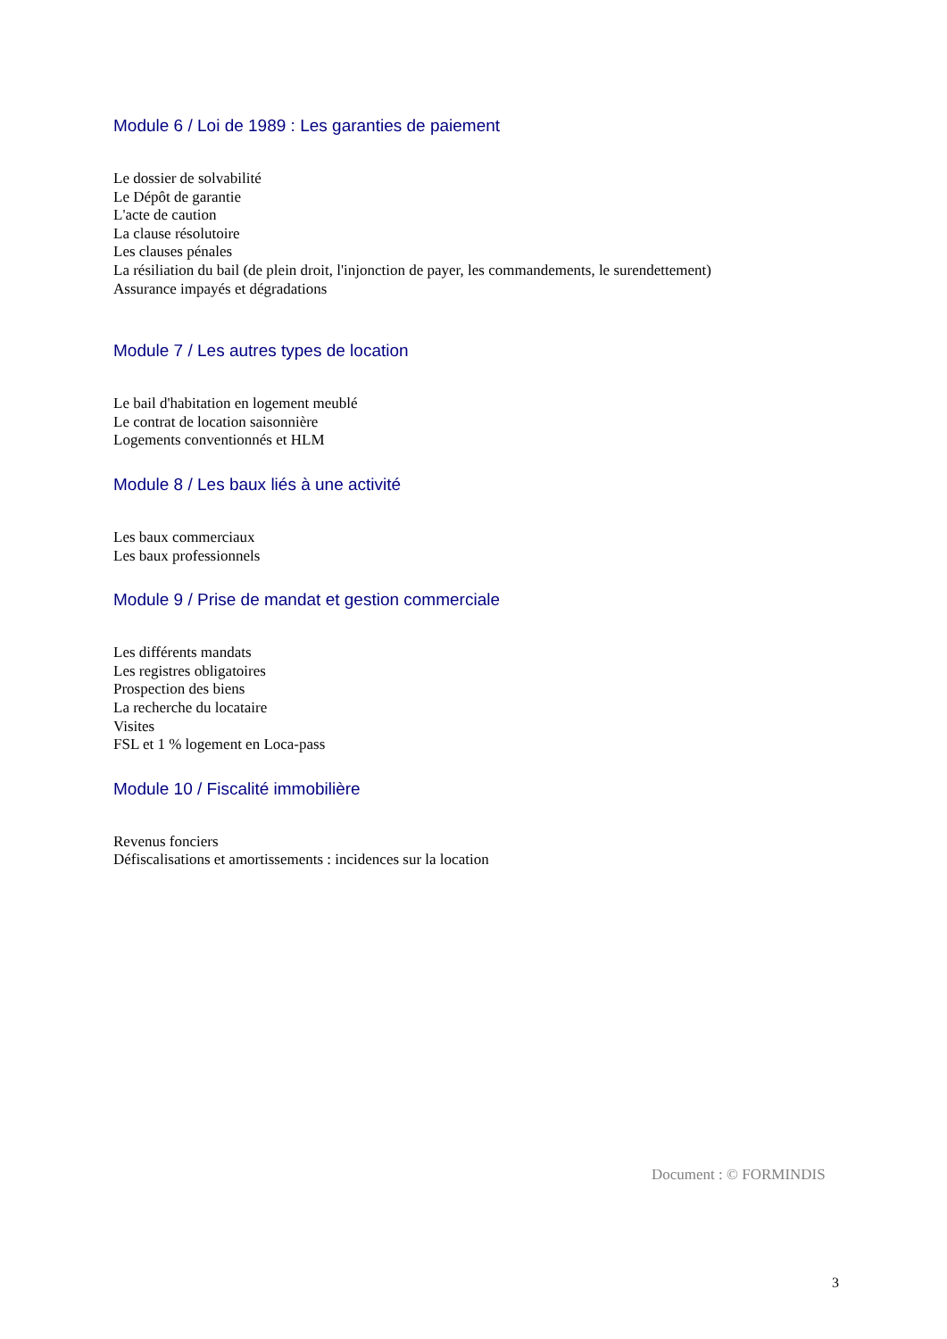Module 6 / Loi de 1989 : Les garanties de paiement
Le dossier de solvabilité
Le Dépôt de garantie
L'acte de caution
La clause résolutoire
Les clauses pénales
La résiliation du bail (de plein droit, l'injonction de payer, les commandements, le surendettement)
Assurance impayés et dégradations
Module 7 / Les autres types de location
Le bail d'habitation en logement meublé
Le contrat de location saisonnière
Logements conventionnés et HLM
Module 8 / Les baux liés à une activité
Les baux commerciaux
Les baux professionnels
Module 9 / Prise de mandat et gestion commerciale
Les différents mandats
Les registres obligatoires
Prospection des biens
La recherche du locataire
Visites
FSL et 1 % logement en Loca-pass
Module 10 / Fiscalité immobilière
Revenus fonciers
Défiscalisations et amortissements : incidences sur la location
Document : © FORMINDIS
3